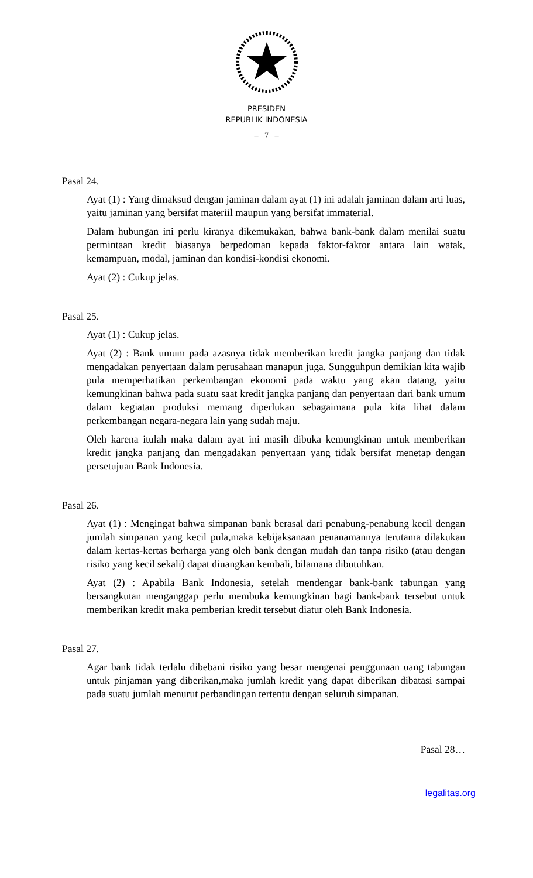PRESIDEN
REPUBLIK INDONESIA
– 7 –
Pasal 24.
Ayat (1) : Yang dimaksud dengan jaminan dalam ayat (1) ini adalah jaminan dalam arti luas, yaitu jaminan yang bersifat materiil maupun yang bersifat immaterial.
Dalam hubungan ini perlu kiranya dikemukakan, bahwa bank-bank dalam menilai suatu permintaan kredit biasanya berpedoman kepada faktor-faktor antara lain watak, kemampuan, modal, jaminan dan kondisi-kondisi ekonomi.
Ayat (2) : Cukup jelas.
Pasal 25.
Ayat (1) : Cukup jelas.
Ayat (2) : Bank umum pada azasnya tidak memberikan kredit jangka panjang dan tidak mengadakan penyertaan dalam perusahaan manapun juga. Sungguhpun demikian kita wajib pula memperhatikan perkembangan ekonomi pada waktu yang akan datang, yaitu kemungkinan bahwa pada suatu saat kredit jangka panjang dan penyertaan dari bank umum dalam kegiatan produksi memang diperlukan sebagaimana pula kita lihat dalam perkembangan negara-negara lain yang sudah maju.
Oleh karena itulah maka dalam ayat ini masih dibuka kemungkinan untuk memberikan kredit jangka panjang dan mengadakan penyertaan yang tidak bersifat menetap dengan persetujuan Bank Indonesia.
Pasal 26.
Ayat (1) : Mengingat bahwa simpanan bank berasal dari penabung-penabung kecil dengan jumlah simpanan yang kecil pula,maka kebijaksanaan penanamannya terutama dilakukan dalam kertas-kertas berharga yang oleh bank dengan mudah dan tanpa risiko (atau dengan risiko yang kecil sekali) dapat diuangkan kembali, bilamana dibutuhkan.
Ayat (2) : Apabila Bank Indonesia, setelah mendengar bank-bank tabungan yang bersangkutan menganggap perlu membuka kemungkinan bagi bank-bank tersebut untuk memberikan kredit maka pemberian kredit tersebut diatur oleh Bank Indonesia.
Pasal 27.
Agar bank tidak terlalu dibebani risiko yang besar mengenai penggunaan uang tabungan untuk pinjaman yang diberikan,maka jumlah kredit yang dapat diberikan dibatasi sampai pada suatu jumlah menurut perbandingan tertentu dengan seluruh simpanan.
Pasal 28…
legalitas.org